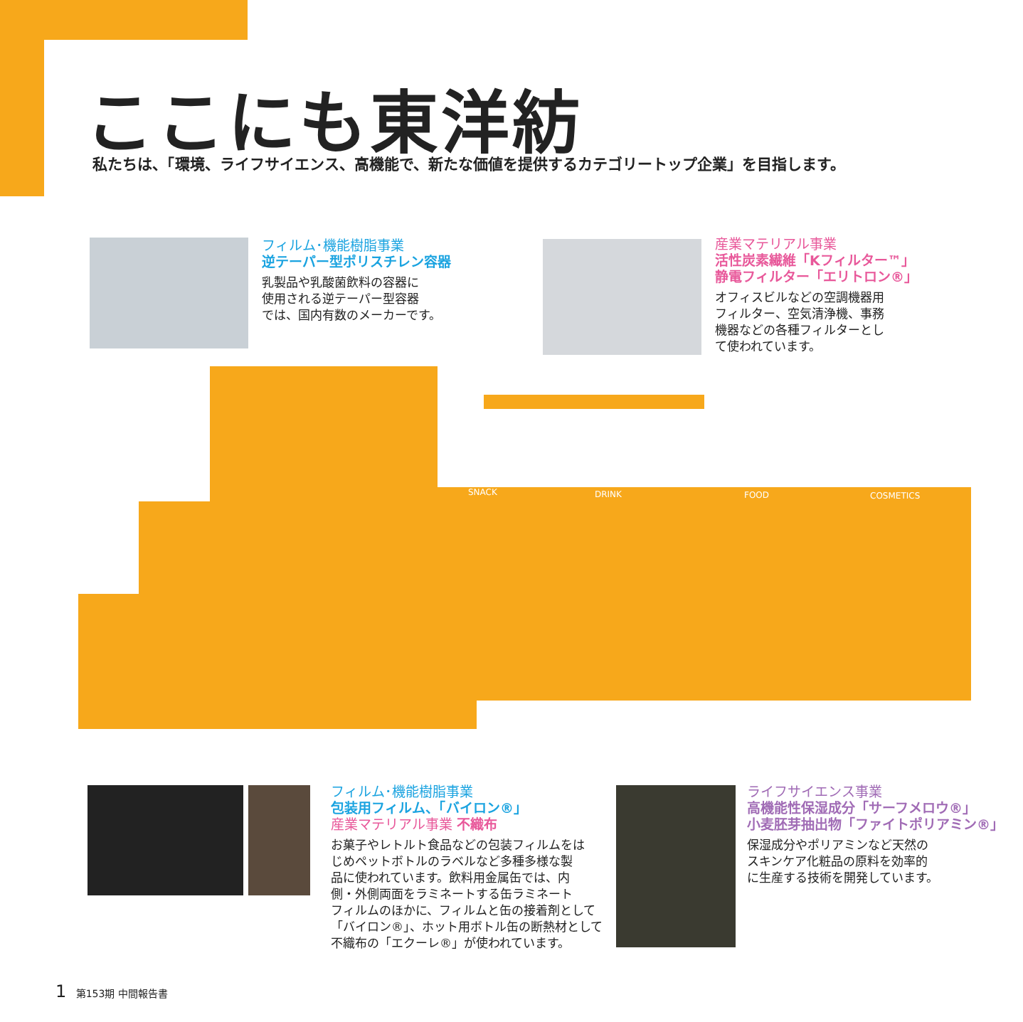ここにも東洋紡
私たちは、「環境、ライフサイエンス、高機能で、新たな価値を提供するカテゴリートップ企業」を目指します。
フィルム･機能樹脂事業
逆テーパー型ポリスチレン容器
乳製品や乳酸菌飲料の容器に
使用される逆テーパー型容器
では、国内有数のメーカーです。
産業マテリアル事業
活性炭素繊維「Kフィルター™」
静電フィルター「エリトロン®」
オフィスビルなどの空調機器用
フィルター、空気清浄機、事務
機器などの各種フィルターとし
て使われています。
SNACK
DRINK
FOOD
COSMETICS
フィルム･機能樹脂事業
包装用フィルム、「バイロン®」
産業マテリアル事業 不織布
お菓子やレトルト食品などの包装フィルムをは
じめペットボトルのラベルなど多種多様な製
品に使われています。飲料用金属缶では、内
側・外側両面をラミネートする缶ラミネート
フィルムのほかに、フィルムと缶の接着剤として
「バイロン®」、ホット用ボトル缶の断熱材として
不織布の「エクーレ®」が使われています。
ライフサイエンス事業
高機能性保湿成分「サーフメロウ®」
小麦胚芽抽出物「ファイトポリアミン®」
保湿成分やポリアミンなど天然の
スキンケア化粧品の原料を効率的
に生産する技術を開発しています。
1 第153期 中間報告書